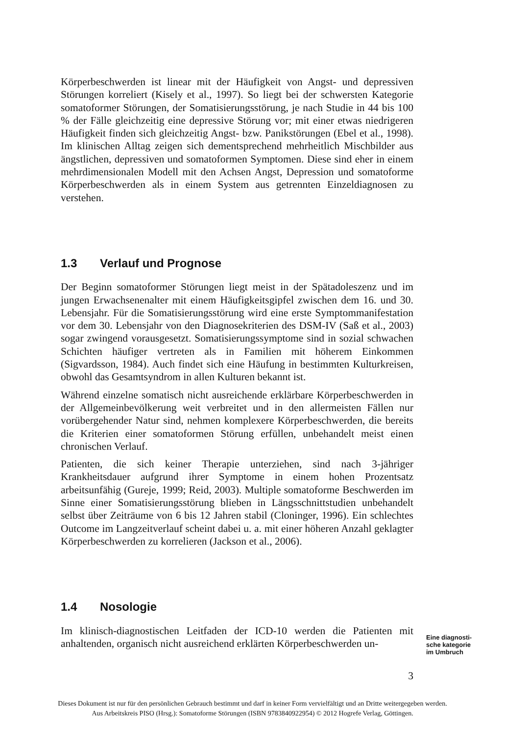Körperbeschwerden ist linear mit der Häufigkeit von Angst- und depressiven Störungen korreliert (Kisely et al., 1997). So liegt bei der schwersten Kategorie somatoformer Störungen, der Somatisierungsstörung, je nach Studie in 44 bis 100 % der Fälle gleichzeitig eine depressive Störung vor; mit einer etwas niedrigeren Häufigkeit finden sich gleichzeitig Angst- bzw. Panikstörungen (Ebel et al., 1998). Im klinischen Alltag zeigen sich dementsprechend mehrheitlich Mischbilder aus ängstlichen, depressiven und somatoformen Symptomen. Diese sind eher in einem mehrdimensionalen Modell mit den Achsen Angst, Depression und somatoforme Körperbeschwerden als in einem System aus getrennten Einzeldiagnosen zu verstehen.
1.3 Verlauf und Prognose
Der Beginn somatoformer Störungen liegt meist in der Spätadoleszenz und im jungen Erwachsenenalter mit einem Häufigkeitsgipfel zwischen dem 16. und 30. Lebensjahr. Für die Somatisierungsstörung wird eine erste Symptommanifestation vor dem 30. Lebensjahr von den Diagnosekriterien des DSM-IV (Saß et al., 2003) sogar zwingend vorausgesetzt. Somatisierungssymptome sind in sozial schwachen Schichten häufiger vertreten als in Familien mit höherem Einkommen (Sigvardsson, 1984). Auch findet sich eine Häufung in bestimmten Kulturkreisen, obwohl das Gesamtsyndrom in allen Kulturen bekannt ist.
Während einzelne somatisch nicht ausreichende erklärbare Körperbeschwerden in der Allgemeinbevölkerung weit verbreitet und in den allermeisten Fällen nur vorübergehender Natur sind, nehmen komplexere Körperbeschwerden, die bereits die Kriterien einer somatoformen Störung erfüllen, unbehandelt meist einen chronischen Verlauf.
Patienten, die sich keiner Therapie unterziehen, sind nach 3-jähriger Krankheitsdauer aufgrund ihrer Symptome in einem hohen Prozentsatz arbeitsunfähig (Gureje, 1999; Reid, 2003). Multiple somatoforme Beschwerden im Sinne einer Somatisierungsstörung blieben in Längsschnittstudien unbehandelt selbst über Zeiträume von 6 bis 12 Jahren stabil (Cloninger, 1996). Ein schlechtes Outcome im Langzeitverlauf scheint dabei u. a. mit einer höheren Anzahl geklagter Körperbeschwerden zu korrelieren (Jackson et al., 2006).
1.4 Nosologie
Im klinisch-diagnostischen Leitfaden der ICD-10 werden die Patienten mit anhaltenden, organisch nicht ausreichend erklärten Körperbeschwerden un-
3
Eine diagnosti-
sche kategorie
im Umbruch
Dieses Dokument ist nur für den persönlichen Gebrauch bestimmt und darf in keiner Form vervielfältigt und an Dritte weitergegeben werden.
Aus Arbeitskreis PISO (Hrsg.): Somatoforme Störungen (ISBN 9783840922954) © 2012 Hogrefe Verlag, Göttingen.